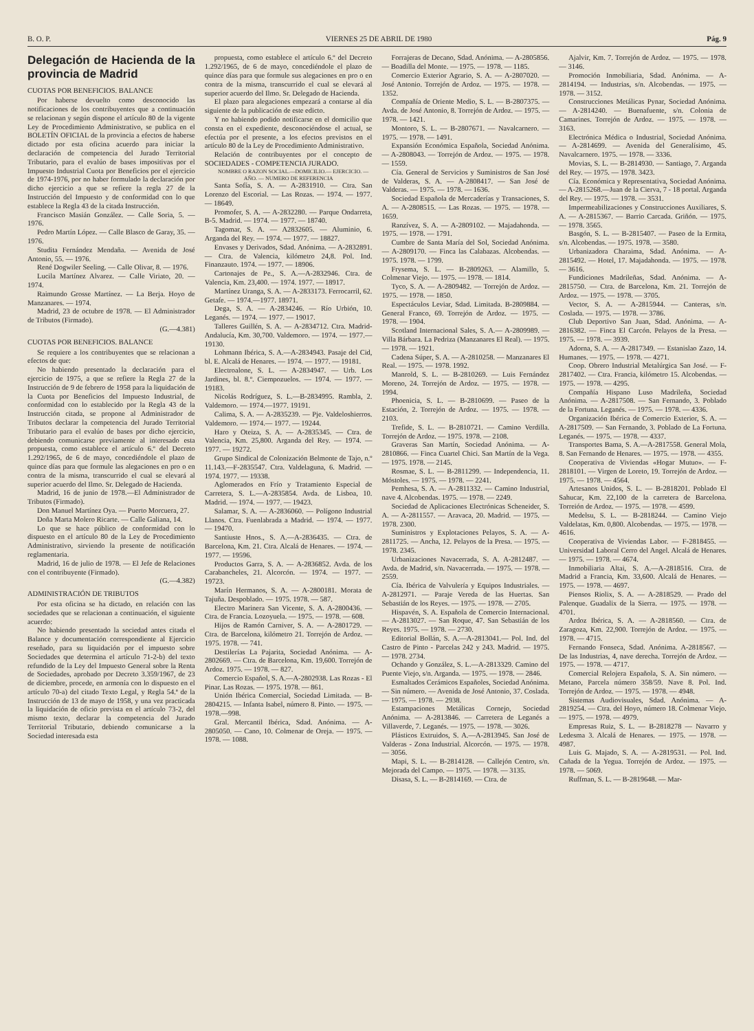B. O. P. VIERNES 25 DE ABRIL DE 1980 Pág. 9
Delegación de Hacienda de la provincia de Madrid
CUOTAS POR BENEFICIOS. BALANCE
Por haberse devuelto como desconocido las notificaciones de los contribuyentes que a continuación se relacionan y según dispone el artículo 80 de la vigente Ley de Procedimiento Administrativo, se publica en el BOLETÍN OFICIAL de la provincia a efectos de haberse dictado por esta oficina acuerdo para iniciar la declaración de competencia del Jurado Territorial Tributario, para el evalúo de bases impositivas por el Impuesto Industrial Cuota por Beneficios por el ejercicio de 1974-1976, por no haber formulado la declaración por dicho ejercicio a que se refiere la regla 27 de la Instrucción del Impuesto y de conformidad con lo que establece la Regla 43 de la citada Instrucción.
Francisco Masián González. — Calle Soria, 5. — 1976.
Pedro Martín López. — Calle Blasco de Garay, 35. — 1976.
Studita Fernández Mendaña. — Avenida de José Antonio, 55. — 1976.
René Dogwiler Seeling. — Calle Olivar, 8. — 1976.
Lucila Martínez Alvarez. — Calle Viriato, 20. — 1974.
Raimundo Grosse Martínez. — La Berja. Hoyo de Manzanares. — 1974.
Madrid, 23 de octubre de 1978. — El Administrador de Tributos (Firmado).
(G.—4.381)
CUOTAS POR BENEFICIOS. BALANCE
Se requiere a los contribuyentes que se relacionan a efectos de que:
No habiendo presentado la declaración para el ejercicio de 1975, a que se refiere la Regla 27 de la Instrucción de 9 de febrero de 1958 para la liquidación de la Cuota por Beneficios del Impuesto Industrial, de conformidad con lo establecido por la Regla 43 de la Instrucción citada, se propone al Administrador de Tributos declarar la competencia del Jurado Territorial Tributario para el evalúo de bases por dicho ejercicio, debiendo comunicarse previamente al interesado esta propuesta, como establece el artículo 6.º del Decreto 1.292/1965, de 6 de mayo, concediéndole el plazo de quince días para que formule las alegaciones en pro o en contra de la misma, transcurrido el cual se elevará al superior acuerdo del Ilmo. Sr. Delegado de Hacienda.
Madrid, 16 de junio de 1978.—El Administrador de Tributos (Firmado).
Don Manuel Martínez Oya. — Puerto Morcuera, 27.
Doña Marta Molero Ricarte. — Calle Galiana, 14.
Lo que se hace público de conformidad con lo dispuesto en el artículo 80 de la Ley de Procedimiento Administrativo, sirviendo la presente de notificación reglamentaria.
Madrid, 16 de julio de 1978. — El Jefe de Relaciones con el contribuyente (Firmado).
(G.—4.382)
ADMINISTRACIÓN DE TRIBUTOS
Por esta oficina se ha dictado, en relación con las sociedades que se relacionan a continuación, el siguiente acuerdo:
No habiendo presentado la sociedad antes citada el Balance y documentación correspondiente al Ejercicio reseñado, para su liquidación por el impuesto sobre Sociedades que determina el artículo 71-2-b) del texto refundido de la Ley del Impuesto General sobre la Renta de Sociedades, aprobado por Decreto 3.359/1967, de 23 de diciembre, procede, en armonía con lo dispuesto en el artículo 70-a) del citado Texto Legal, y Regla 54.ª de la Instrucción de 13 de mayo de 1958, y una vez practicada la liquidación de oficio prevista en el artículo 73-2, del mismo texto, declarar la competencia del Jurado Territorial Tributario, debiendo comunicarse a la Sociedad interesada esta
propuesta, como establece el artículo 6.º del Decreto 1.292/1965, de 6 de mayo, concediéndole el plazo de quince días para que formule sus alegaciones en pro o en contra de la misma, transcurrido el cual se elevará al superior acuerdo del Ilmo. Sr. Delegado de Hacienda.
El plazo para alegaciones empezará a contarse al día siguiente de la publicación de este edicto.
Y no habiendo podido notificarse en el domicilio que consta en el expediente, desconociéndose el actual, se efectúa por el presente, a los efectos previstos en el artículo 80 de la Ley de Procedimiento Administrativo.
Relación de contribuyentes por el concepto de SOCIEDADES - COMPETENCIA JURADO.
NOMBRE O RAZON SOCIAL.—DOMICILIO.— EJERCICIO. — AÑO. — NUMERO DE REFERENCIA
Santa Sofía, S. A. — A-2831910. — Ctra. San Lorenzo del Escorial. — Las Rozas. — 1974. — 1977. — 18649.
Promofer, S. A. — A-2832280. — Parque Ondarreta, B-5. Madrid. — 1974. — 1977. — 18740.
Tagomar, S. A. — A2832605. — Aluminio, 6. Arganda del Rey. — 1974. — 1977. — 18827.
Envases y Derivados, Sdad. Anónima. — A-2832891. — Ctra. de Valencia, kilómetro 24,8. Pol. Ind. Finanzauto. 1974. — 1977. — 18906.
Cartonajes de Pe., S. A.—A-2832946. Ctra. de Valencia, Km. 23,400. — 1974. 1977. — 18917.
Martínez Uranga, S. A. — A-2833173. Ferrocarril, 62. Getafe. — 1974.—1977. 18971.
Dega, S. A. — A-2834246. — Río Urbión, 10. Leganés. — 1974. — 1977. — 19017.
Talleres Guillén, S. A. — A-2834712. Ctra. Madrid-Andalucía, Km. 30,700. Valdemoro. — 1974. — 1977.—19130.
Lohmann Ibérica, S. A.—A-2834943. Pasaje del Cid, bl. E. Alcalá de Henares. — 1974. — 1977. — 19181.
Electroalone, S. L. — A-2834947. — Urb. Los Jardines, bl. 8.º. Ciempozuelos. — 1974. — 1977. — 19183.
Nicolás Rodríguez, S. L.—B-2834995. Rambla, 2. Valdemoro. — 1974.—1977. 19191.
Calima, S. A. — A-2835239. — Pje. Valdeloshierros. Valdemoro. — 1974.— 1977. — 19244.
Haro y Oteiza, S. A. — A-2835345. — Ctra. de Valencia, Km. 25,800. Arganda del Rey. — 1974. — 1977. — 19272.
Grupo Sindical de Colonización Belmonte de Tajo, n.º 11.143.—F-2835547. Ctra. Valdelaguna, 6. Madrid. — 1974. 1977. — 19338.
Aglomerados en Frío y Tratamiento Especial de Carretera, S. L.—A-2835854. Avda. de Lisboa, 10. Madrid. — 1974. — 1977. — 19423.
Salamar, S. A. — A-2836060. — Polígono Industrial Llanos. Ctra. Fuenlabrada a Madrid. — 1974. — 1977. — 19470.
Santiuste Hnos., S. A.—A-2836435. — Ctra. de Barcelona, Km. 21. Ctra. Alcalá de Henares. — 1974. — 1977. — 19596.
Productos Garra, S. A. — A-2836852. Avda. de los Carabancheles, 21. Alcorcón. — 1974. — 1977. — 19723.
Marín Hermanos, S. A. — A-2800181. Morata de Tajuña. Despoblado. — 1975. 1978. — 587.
Electro Marinera San Vicente, S. A. A-2800436. — Ctra. de Francia. Lozoyuela. — 1975. — 1978. — 608.
Hijos de Ramón Carniver, S. A. — A-2801729. — Ctra. de Barcelona, kilómetro 21. Torrejón de Ardoz. — 1975. 1978. — 741.
Destilerías La Pajarita, Sociedad Anónima. — A-2802669. — Ctra. de Barcelona, Km. 19,600. Torrejón de Ardoz. 1975. — 1978. — 827.
Comercio Español, S. A.—A-2802938. Las Rozas - El Pinar. Las Rozas. — 1975. 1978. — 861.
Unión Ibérica Comercial, Sociedad Limitada. — B-2804215. — Infanta Isabel, número 8. Pinto. — 1975. — 1978.—998.
Gral. Mercantil Ibérica, Sdad. Anónima. — A-2805050. — Cano, 10. Colmenar de Oreja. — 1975. — 1978. — 1088.
Forrajeras de Decano, Sdad. Anónima. — A-2805856. — Boadilla del Monte. — 1975. — 1978. — 1185.
Comercio Exterior Agrario, S. A. — A-2807020. — José Antonio. Torrejón de Ardoz. — 1975. — 1978. — 1352.
Compañía de Oriente Medio, S. L. — B-2807375. — Avda. de José Antonio, 8. Torrejón de Ardoz. — 1975. — 1978. — 1421.
Montoro, S. L. — B-2807671. — Navalcarnero. — 1975. — 1978. — 1491.
Expansión Económica Española, Sociedad Anónima. — A-2808043. — Torrejón de Ardoz. — 1975. — 1978. — 1559.
Cía. General de Servicios y Suministros de San José de Valderas, S. A. — A-2808417. — San José de Valderas. — 1975. — 1978. — 1636.
Sociedad Española de Mercaderías y Transaciones, S. A. — A-2808515. — Las Rozas. — 1975. — 1978. — 1659.
Ranzívez, S. A. — A-2809102. — Majadahonda. — 1975. — 1978. — 1791.
Cumbre de Santa María del Sol, Sociedad Anónima. — A-2809170. — Finca las Calabazas. Alcobendas. — 1975. 1978. — 1799.
Frysema, S. L. — B-2809263. — Alamillo, 5. Colmenar Viejo. — 1975. — 1978. — 1814.
Tyco, S. A. — A-2809482. — Torrejón de Ardoz. — 1975. — 1978. — 1850.
Espectáculos Leviar, Sdad. Limitada. B-2809884. — General Franco, 69. Torrejón de Ardoz. — 1975. — 1978. — 1904.
Scotland Internacional Sales, S. A.— A-2809989. — Villa Bárbara. La Pedriza (Manzanares El Real). — 1975. — 1978. — 1921.
Cadena Súper, S. A. — A-2810258. — Manzanares El Real. — 1975. — 1978. 1992.
Manrold, S. L. — B-2810269. — Luis Fernández Moreno, 24. Torrejón de Ardoz. — 1975. — 1978. — 1994.
Phoenicia, S. L. — B-2810699. — Paseo de la Estación, 2. Torrejón de Ardoz. — 1975. — 1978. — 2103.
Trefide, S. L. — B-2810721. — Camino Verdilla. Torrejón de Ardoz. — 1975. 1978. — 2108.
Graveras San Martín, Sociedad Anónima. — A-2810866. — Finca Cuartel Chici. San Martín de la Vega. — 1975. 1978. — 2145.
Rosmae, S. L. — B-2811299. — Independencia, 11. Móstoles. — 1975. — 1978. — 2241.
Pemhesa, S. A. — A-2811332. — Camino Industrial, nave 4. Alcobendas. 1975. — 1978. — 2249.
Sociedad de Aplicaciones Electrónicas Scheneider, S. A. — A-2811557. — Aravaca, 20. Madrid. — 1975. — 1978. 2300.
Suministros y Explotaciones Pelayos, S. A. — A-2811725. — Ancha, 12. Pelayos de la Presa. — 1975. — 1978. 2345.
Urbanizaciones Navacerrada, S. A. A-2812487. — Avda. de Madrid, s/n. Navacerrada. — 1975. — 1978. — 2559.
Cía. Ibérica de Valvulería y Equipos Industriales. — A-2812971. — Paraje Vereda de las Huertas. San Sebastián de los Reyes. — 1975. — 1978. — 2705.
Hispavén, S. A. Española de Comercio Internacional. — A-2813027. — San Roque, 47. San Sebastián de los Reyes. 1975. — 1978. — 2730.
Editorial Bollán, S. A.—A-2813041.— Pol. Ind. del Castro de Pinto - Parcelas 242 y 243. Madrid. — 1975. — 1978. 2734.
Ochando y González, S. L.—A-2813329. Camino del Puente Viejo, s/n. Arganda. — 1975. — 1978. — 2846.
Esmaltados Cerámicos Españoles, Sociedad Anónima. — Sin número. — Avenida de José Antonio, 37. Coslada. — 1975. — 1978. — 2938.
Estampaciones Metálicas Cornejo, Sociedad Anónima. — A-2813846. — Carretera de Leganés a Villaverde, 7. Leganés. — 1975. — 1978. — 3026.
Plásticos Extruidos, S. A.—A-2813945. San José de Valderas - Zona Industrial. Alcorcón. — 1975. — 1978. — 3056.
Mapi, S. L. — B-2814128. — Callejón Centro, s/n. Mejorada del Campo. — 1975. — 1978. — 3135.
Disasa, S. L. — B-2814169. — Ctra. de
Ajalvir, Km. 7. Torrejón de Ardoz. — 1975. — 1978. — 3146.
Promoción Inmobiliaria, Sdad. Anónima. — A-2814194. — Industrias, s/n. Alcobendas. — 1975. — 1978. — 3152.
Construcciones Metálicas Pynar, Sociedad Anónima. — A-2814240. — Buenafuente, s/n. Colonia de Camarines. Torrejón de Ardoz. — 1975. — 1978. — 3163.
Electrónica Médica o Industrial, Sociedad Anónima. — A-2814699. — Avenida del Generalísimo, 45. Navalcarnero. 1975. — 1978. — 3336.
Movias, S. L. — B-2814930. — Santiago, 7. Arganda del Rey. — 1975. — 1978. 3423.
Cía. Económica y Representativa, Sociedad Anónima. — A-2815268.—Juan de la Cierva, 7 - 18 portal. Arganda del Rey. — 1975. — 1978. — 3531.
Impermeabilizaciones y Construcciones Auxiliares, S. A. — A-2815367. — Barrio Carcada. Griñón. — 1975. — 1978. 3565.
Basgón, S. L. — B-2815407. — Paseo de la Ermita, s/n. Alcobendas. — 1975. 1978. — 3580.
Urbanizadora Charaima, Sdad. Anónima. — A-2815492. — Hotel, 17. Majadahonda. — 1975. — 1978. — 3616.
Fundiciones Madrileñas, Sdad. Anónima. — A-2815750. — Ctra. de Barcelona, Km. 21. Torrejón de Ardoz. — 1975. — 1978. — 3705.
Vector, S. A. — A-2815944. — Canteras, s/n. Coslada. — 1975. — 1978. — 3786.
Club Deportivo San Juan, Sdad. Anónima. — A-2816382. — Finca El Carcón. Pelayos de la Presa. — 1975. — 1978. — 3939.
Adorna, S. A. — A-2817349. — Estanislao Zazo, 14. Humanes. — 1975. — 1978. — 4271.
Coop. Obrero Industrial Metalúrgica San José. — F-2817402. — Ctra. Francia, kilómetro 15. Alcobendas. — 1975. — 1978. — 4295.
Compañía Hispano Luso Madrileña, Sociedad Anónima. — A-2817508. — San Fernando, 3. Poblado de la Fortuna. Leganés. — 1975. — 1978. — 4336.
Organización Ibérica de Comercio Exterior, S. A. — A-2817509. — San Fernando, 3. Poblado de La Fortuna. Leganés. — 1975. — 1978. — 4337.
Transportes Bama, S. A.—A-2817558. General Mola, 8. San Fernando de Henares. — 1975. — 1978. — 4355.
Cooperativa de Viviendas «Hogar Mutuo». — F-2818101. — Virgen de Loreto, 19. Torrejón de Ardoz. — 1975. — 1978. — 4564.
Artesanos Unidos, S. L. — B-2818201. Poblado El Sahucar, Km. 22,100 de la carretera de Barcelona. Torreión de Ardoz. — 1975. — 1978. — 4599.
Medelsu, S. L. — B-2818244. — Camino Viejo Valdelatas, Km. 0,800. Alcobendas. — 1975. — 1978. — 4616.
Cooperativa de Viviendas Labor. — F-2818455. — Universidad Laboral Cerro del Angel. Alcalá de Henares. — 1975. — 1978. — 4674.
Inmobiliaria Altai, S. A.—A-2818516. Ctra. de Madrid a Francia, Km. 33,600. Alcalá de Henares. — 1975. — 1978. — 4697.
Piensos Riolix, S. A. — A-2818529. — Prado del Palenque. Guadalix de la Sierra. — 1975. — 1978. — 4701.
Ardoz Ibérica, S. A. — A-2818560. — Ctra. de Zaragoza, Km. 22,900. Torrejón de Ardoz. — 1975. — 1978. — 4715.
Fernando Fonseca, Sdad. Anónima. A-2818567. — De las Industrias, 4, nave derecha. Torrejón de Ardoz. — 1975. — 1978. — 4717.
Comercial Relojera Española, S. A. Sin número. — Metano, Parcela número 358/59. Nave 8. Pol. Ind. Torrejón de Ardoz. — 1975. — 1978. — 4948.
Sistemas Audiovisuales, Sdad. Anónima. — A-2819254. — Ctra. del Hoyo, número 18. Colmenar Viejo. — 1975. — 1978. — 4979.
Empresas Ruiz, S. L. — B-2818278 — Navarro y Ledesma 3. Alcalá de Henares. — 1975. — 1978. — 4987.
Luis G. Majado, S. A. — A-2819531. — Pol. Ind. Cañada de la Yegua. Torrejón de Ardoz. — 1975. — 1978. — 5069.
Ruffman, S. L. — B-2819648. — Mar-